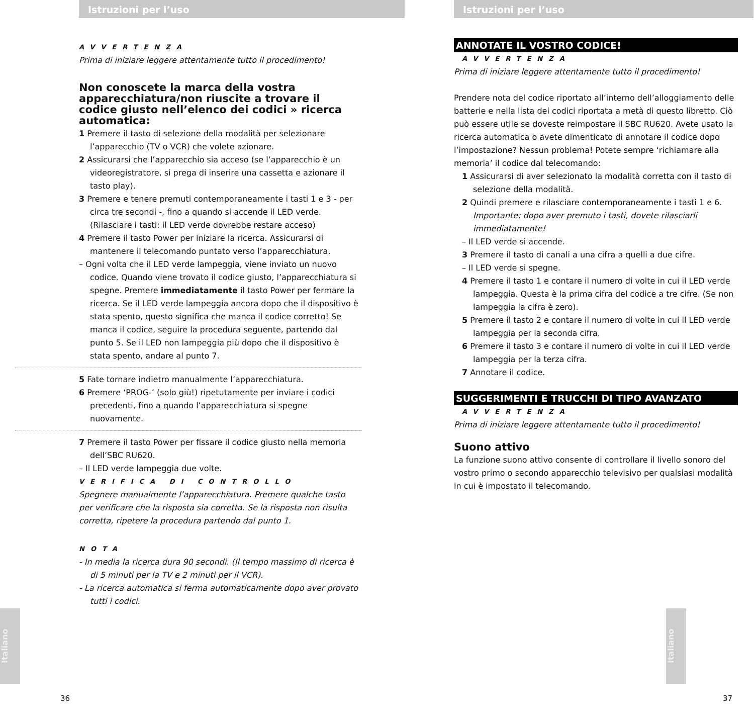Istruzioni per l’uso
AVVERTENZA
Prima di iniziare leggere attentamente tutto il procedimento!
Non conoscete la marca della vostra apparecchiatura/non riuscite a trovare il codice giusto nell’elenco dei codici » ricerca automatica:
1 Premere il tasto di selezione della modalità per selezionare l’apparecchio (TV o VCR) che volete azionare.
2 Assicurarsi che l’apparecchio sia acceso (se l’apparecchio è un videoregistratore, si prega di inserire una cassetta e azionare il tasto play).
3 Premere e tenere premuti contemporaneamente i tasti 1 e 3 - per circa tre secondi -, fino a quando si accende il LED verde.
(Rilasciare i tasti: il LED verde dovrebbe restare acceso)
4 Premere il tasto Power per iniziare la ricerca. Assicurarsi di mantenere il telecomando puntato verso l’apparecchiatura.
– Ogni volta che il LED verde lampeggia, viene inviato un nuovo codice. Quando viene trovato il codice giusto, l’apparecchiatura si spegne. Premere immediatamente il tasto Power per fermare la ricerca. Se il LED verde lampeggia ancora dopo che il dispositivo è stata spento, questo significa che manca il codice corretto! Se manca il codice, seguire la procedura seguente, partendo dal punto 5. Se il LED non lampeggia più dopo che il dispositivo è stata spento, andare al punto 7.
5 Fate tornare indietro manualmente l’apparecchiatura.
6 Premere ‘PROG-’ (solo giù!) ripetutamente per inviare i codici precedenti, fino a quando l’apparecchiatura si spegne nuovamente.
7 Premere il tasto Power per fissare il codice giusto nella memoria dell’SBC RU620.
– Il LED verde lampeggia due volte.
VERIFICA DI CONTROLLO
Spegnere manualmente l’apparecchiatura. Premere qualche tasto per verificare che la risposta sia corretta. Se la risposta non risulta corretta, ripetere la procedura partendo dal punto 1.
NOTA
- In media la ricerca dura 90 secondi. (Il tempo massimo di ricerca è di 5 minuti per la TV e 2 minuti per il VCR).
- La ricerca automatica si ferma automaticamente dopo aver provato tutti i codici.
Italiano
36
Istruzioni per l’uso
ANNOTATE IL VOSTRO CODICE!
AVVERTENZA
Prima di iniziare leggere attentamente tutto il procedimento!
Prendere nota del codice riportato all’interno dell’alloggiamento delle batterie e nella lista dei codici riportata a metà di questo libretto. Ciò può essere utile se doveste reimpostare il SBC RU620. Avete usato la ricerca automatica o avete dimenticato di annotare il codice dopo l’impostazione? Nessun problema! Potete sempre ‘richiamare alla memoria’ il codice dal telecomando:
1 Assicurarsi di aver selezionato la modalità corretta con il tasto di selezione della modalità.
2 Quindi premere e rilasciare contemporaneamente i tasti 1 e 6.
Importante: dopo aver premuto i tasti, dovete rilasciarli immediatamente!
– Il LED verde si accende.
3 Premere il tasto di canali a una cifra a quelli a due cifre.
– Il LED verde si spegne.
4 Premere il tasto 1 e contare il numero di volte in cui il LED verde lampeggia. Questa è la prima cifra del codice a tre cifre. (Se non lampeggia la cifra è zero).
5 Premere il tasto 2 e contare il numero di volte in cui il LED verde lampeggia per la seconda cifra.
6 Premere il tasto 3 e contare il numero di volte in cui il LED verde lampeggia per la terza cifra.
7 Annotare il codice.
SUGGERIMENTI E TRUCCHI DI TIPO AVANZATO
AVVERTENZA
Prima di iniziare leggere attentamente tutto il procedimento!
Suono attivo
La funzione suono attivo consente di controllare il livello sonoro del vostro primo o secondo apparecchio televisivo per qualsiasi modalità in cui è impostato il telecomando.
Italiano
37